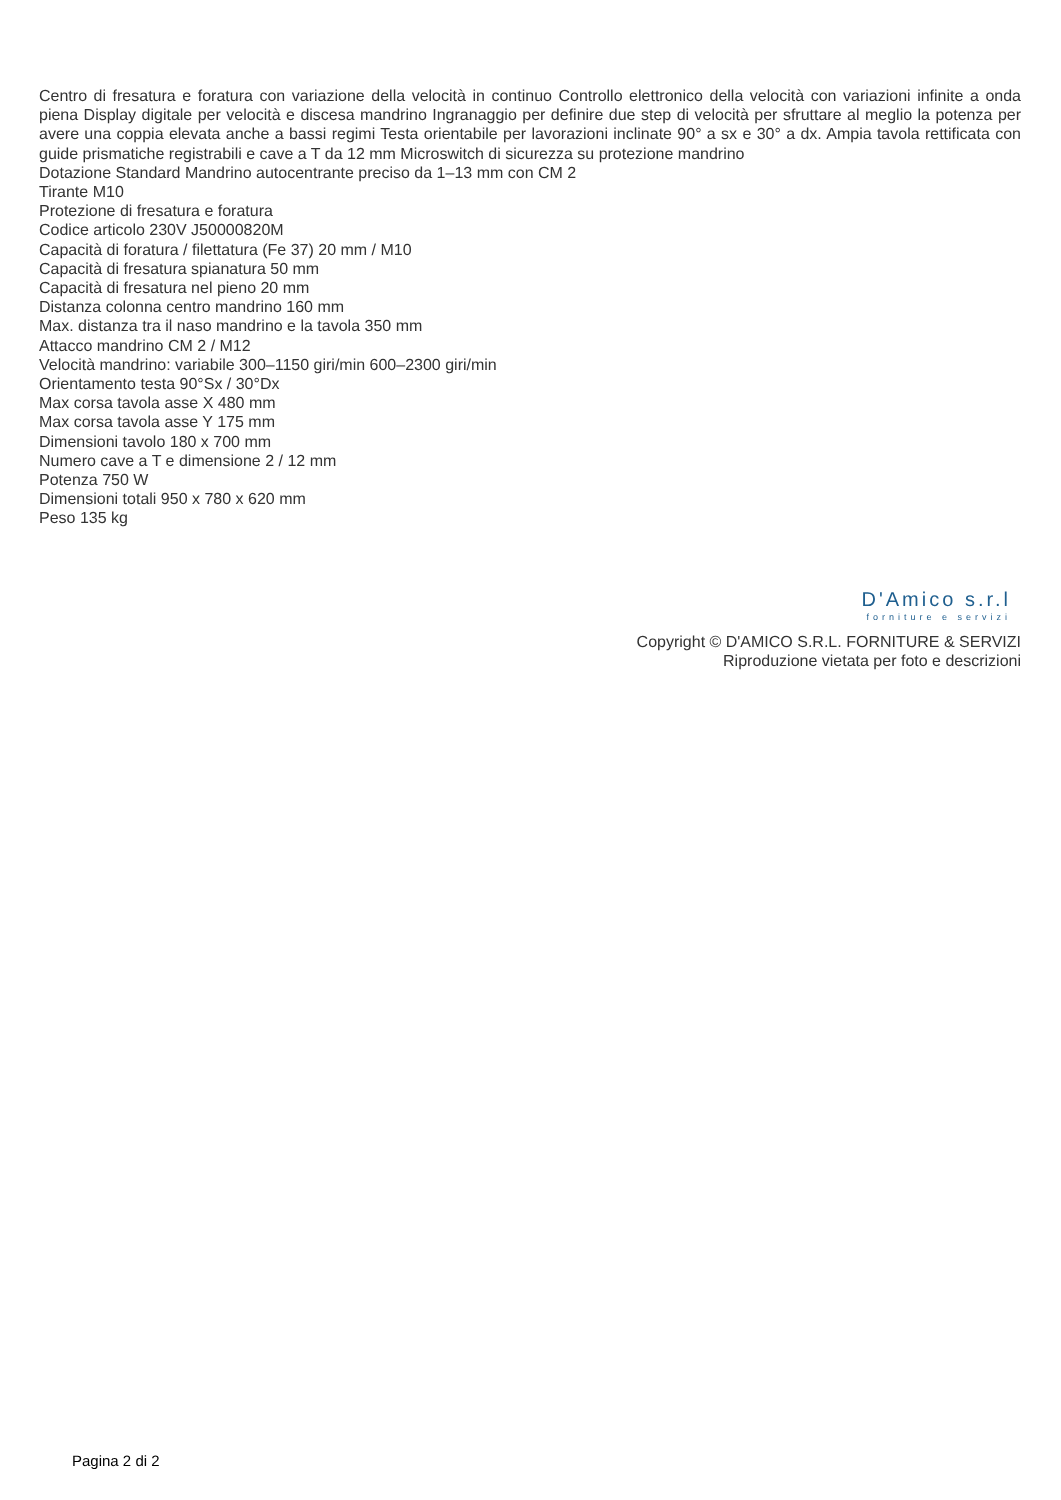Centro di fresatura e foratura con variazione della velocità in continuo Controllo elettronico della velocità con variazioni infinite a onda piena Display digitale per velocità e discesa mandrino Ingranaggio per definire due step di velocità per sfruttare al meglio la potenza per avere una coppia elevata anche a bassi regimi Testa orientabile per lavorazioni inclinate 90° a sx e 30° a dx. Ampia tavola rettificata con guide prismatiche registrabili e cave a T da 12 mm Microswitch di sicurezza su protezione mandrino
Dotazione Standard Mandrino autocentrante preciso da 1–13 mm con CM 2
Tirante M10
Protezione di fresatura e foratura
Codice articolo 230V J50000820M
Capacità di foratura / filettatura (Fe 37) 20 mm / M10
Capacità di fresatura spianatura 50 mm
Capacità di fresatura nel pieno 20 mm
Distanza colonna centro mandrino 160 mm
Max. distanza tra il naso mandrino e la tavola 350 mm
Attacco mandrino CM 2 / M12
Velocità mandrino: variabile 300–1150 giri/min 600–2300 giri/min
Orientamento testa 90°Sx / 30°Dx
Max corsa tavola asse X 480 mm
Max corsa tavola asse Y 175 mm
Dimensioni tavolo 180 x 700 mm
Numero cave a T e dimensione 2 / 12 mm
Potenza 750 W
Dimensioni totali 950 x 780 x 620 mm
Peso 135 kg
D'Amico s.r.l
forniture e servizi
Copyright © D'AMICO S.R.L. FORNITURE & SERVIZI
Riproduzione vietata per foto e descrizioni
Pagina 2 di 2